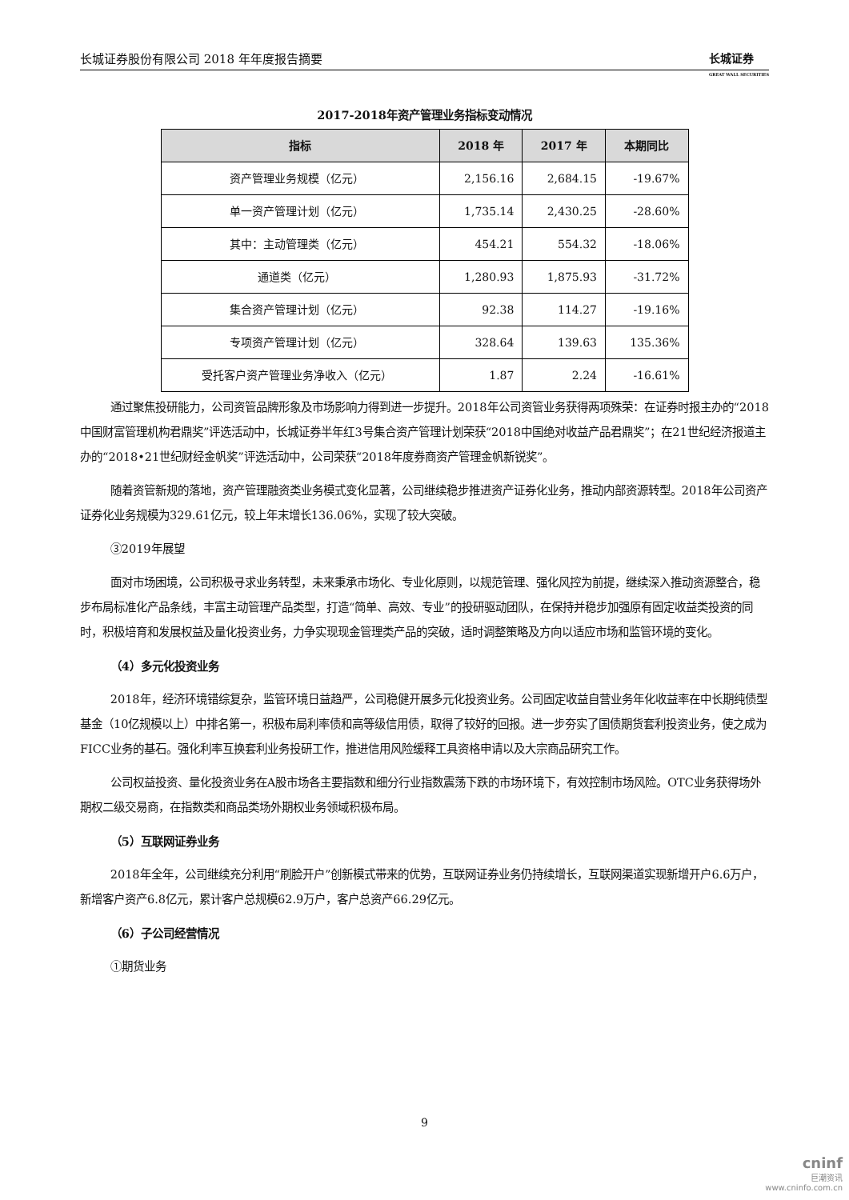长城证券股份有限公司 2018 年年度报告摘要 长城证券
GREAT WALL SECURITIES
2017-2018年资产管理业务指标变动情况
| 指标 | 2018 年 | 2017 年 | 本期同比 |
| --- | --- | --- | --- |
| 资产管理业务规模（亿元） | 2,156.16 | 2,684.15 | -19.67% |
| 单一资产管理计划（亿元） | 1,735.14 | 2,430.25 | -28.60% |
| 其中：主动管理类（亿元） | 454.21 | 554.32 | -18.06% |
| 通道类（亿元） | 1,280.93 | 1,875.93 | -31.72% |
| 集合资产管理计划（亿元） | 92.38 | 114.27 | -19.16% |
| 专项资产管理计划（亿元） | 328.64 | 139.63 | 135.36% |
| 受托客户资产管理业务净收入（亿元） | 1.87 | 2.24 | -16.61% |
通过聚焦投研能力，公司资管品牌形象及市场影响力得到进一步提升。2018年公司资管业务获得两项殊荣：在证券时报主办的“2018中国财富管理机构君鼎奖”评选活动中，长城证券半年红3号集合资产管理计划荣获“2018中国绝对收益产品君鼎奖”；在21世纪经济报道主办的“2018•21世纪财经金帆奖”评选活动中，公司荣获“2018年度券商资产管理金帆新锐奖”。
随着资管新规的落地，资产管理融资类业务模式变化显著，公司继续稳步推进资产证券化业务，推动内部资源转型。2018年公司资产证券化业务规模为329.61亿元，较上年末增长136.06%，实现了较大突破。
③2019年展望
面对市场困境，公司积极寻求业务转型，未来秉承市场化、专业化原则，以规范管理、强化风控为前提，继续深入推动资源整合，稳步布局标准化产品条线，丰富主动管理产品类型，打造“简单、高效、专业”的投研驱动团队，在保持并稳步加强原有固定收益类投资的同时，积极培育和发展权益及量化投资业务，力争实现现金管理类产品的突破，适时调整策略及方向以适应市场和监管环境的变化。
（4）多元化投资业务
2018年，经济环境错综复杂，监管环境日益趋严，公司稳健开展多元化投资业务。公司固定收益自营业务年化收益率在中长期纯债型基金（10亿规模以上）中排名第一，积极布局利率债和高等级信用债，取得了较好的回报。进一步夯实了国债期货套利投资业务，使之成为FICC业务的基石。强化利率互换套利业务投研工作，推进信用风险缓释工具资格申请以及大宗商品研究工作。
公司权益投资、量化投资业务在A股市场各主要指数和细分行业指数震荡下跌的市场环境下，有效控制市场风险。OTC业务获得场外期权二级交易商，在指数类和商品类场外期权业务领域积极布局。
（5）互联网证券业务
2018年全年，公司继续充分利用“刷脸开户”创新模式带来的优势，互联网证券业务仍持续增长，互联网渠道实现新增开户6.6万户，新增客户资产6.8亿元，累计客户总规模62.9万户，客户总资产66.29亿元。
（6）子公司经营情况
①期货业务
9
cninf
巨潮资讯
www.cninfo.com.cn